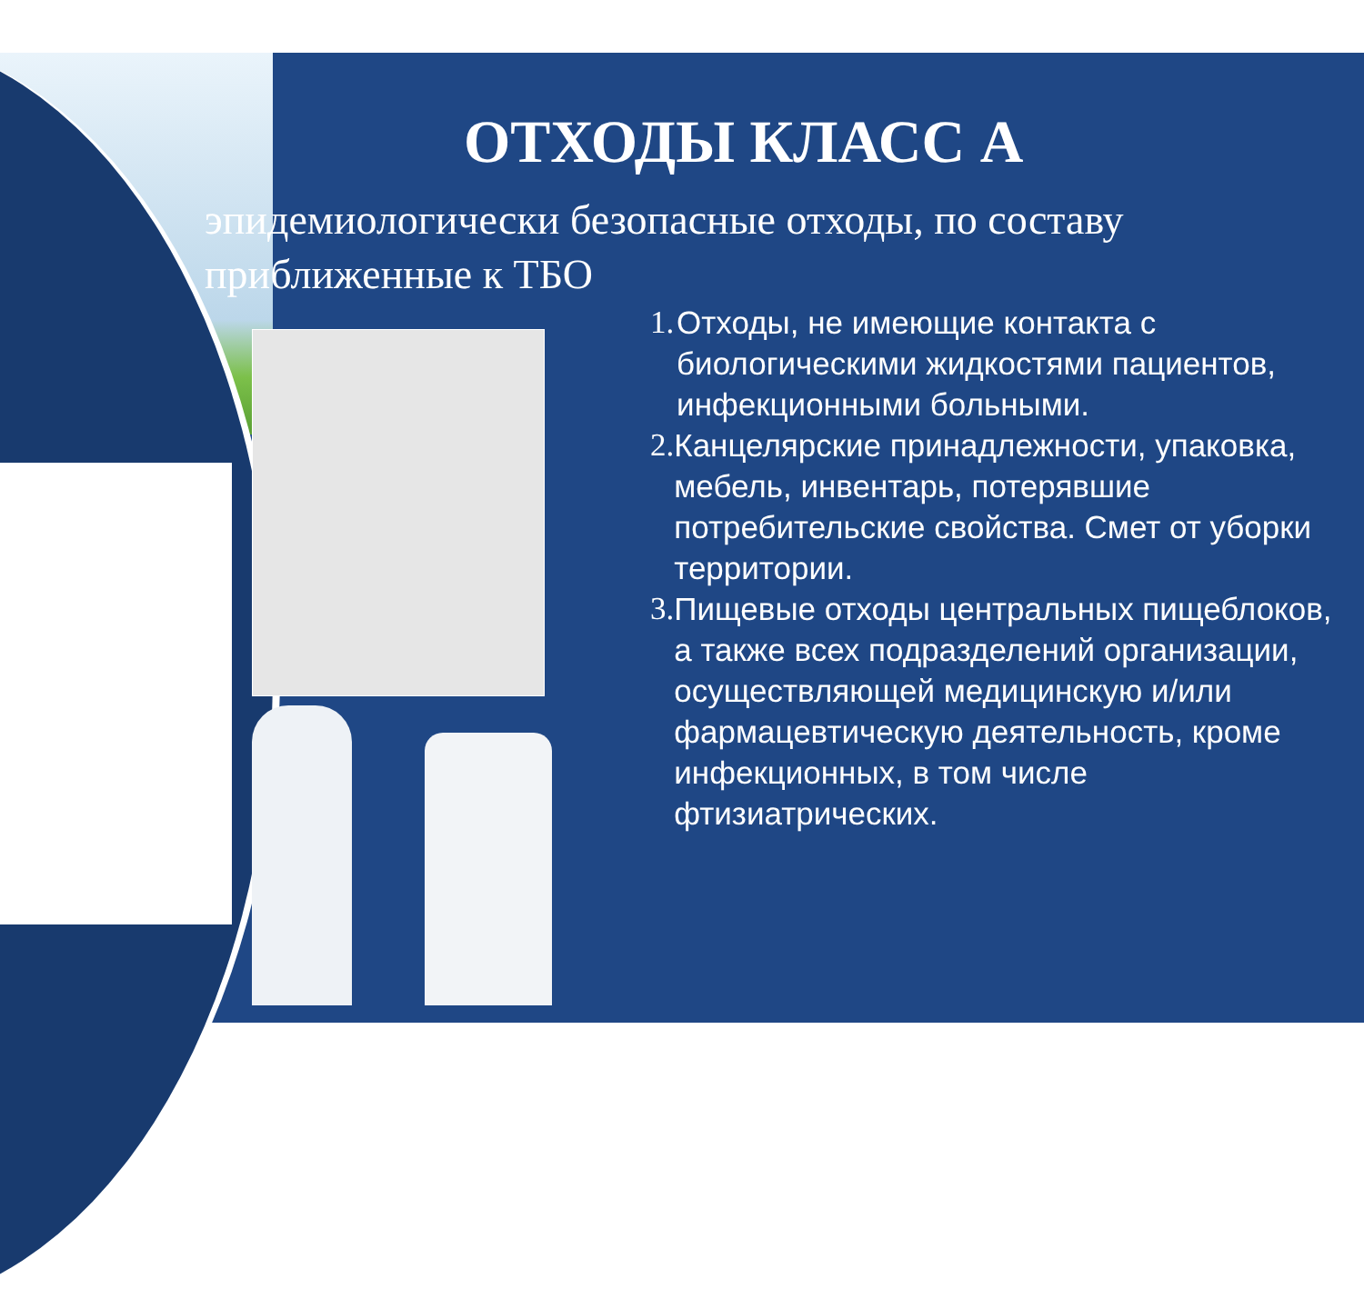ОТХОДЫ КЛАСС А
эпидемиологически безопасные отходы, по составу
приближенные к ТБО
1. Отходы, не имеющие контакта с биологическими жидкостями пациентов, инфекционными больными.
2. Канцелярские принадлежности, упаковка, мебель, инвентарь, потерявшие потребительские свойства. Смет от уборки территории.
3. Пищевые отходы центральных пищеблоков, а также всех подразделений организации, осуществляющей медицинскую и/или фармацевтическую деятельность, кроме инфекционных, в том числе фтизиатрических.